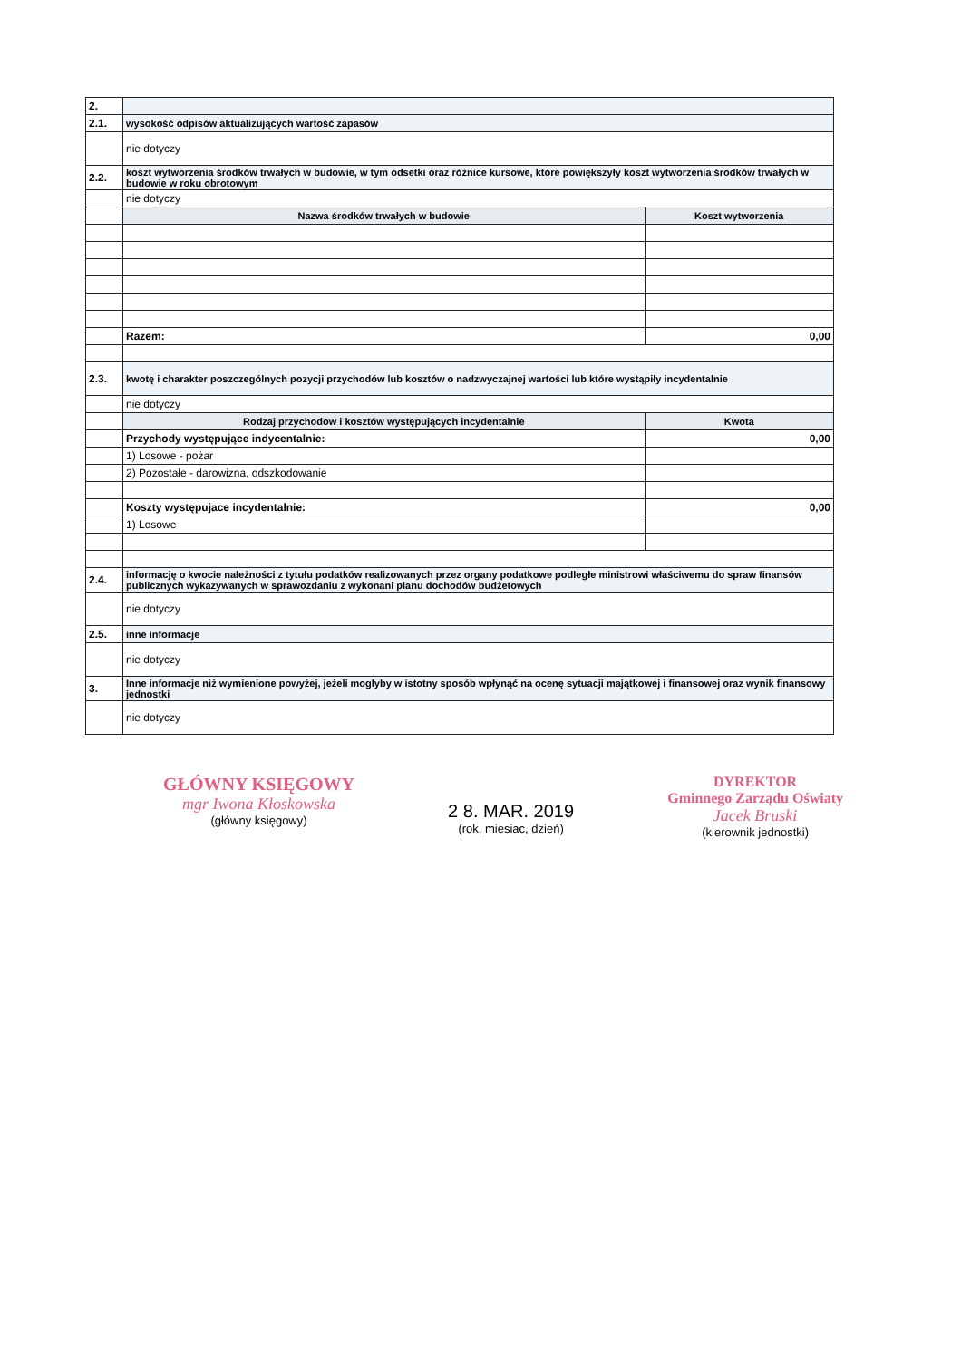| 2. | | |
| 2.1. | wysokość odpisów aktualizujących wartość zapasów | |
| | nie dotyczy | |
| 2.2. | koszt wytworzenia środków trwałych w budowie, w tym odsetki oraz różnice kursowe, które powiększyły koszt wytworzenia środków trwałych w budowie w roku obrotowym | |
| | nie dotyczy | |
| | Nazwa środków trwałych w budowie | Koszt wytworzenia |
| | Razem: | 0,00 |
| 2.3. | kwotę i charakter poszczególnych pozycji przychodów lub kosztów o nadzwyczajnej wartości lub które wystąpiły incydentalnie | |
| | nie dotyczy | |
| | Rodzaj przychodow i kosztów występujących incydentalnie | Kwota |
| | Przychody występujące indycentalnie: | 0,00 |
| | 1) Losowe - pożar | |
| | 2) Pozostałe - darowizna, odszkodowanie | |
| | Koszty występujace incydentalnie: | 0,00 |
| | 1) Losowe | |
| 2.4. | informację o kwocie należności z tytułu podatków realizowanych przez organy podatkowe podległe ministrowi właściwemu do spraw finansów publicznych wykazywanych w sprawozdaniu z wykonani planu dochodów budżetowych | |
| | nie dotyczy | |
| 2.5. | inne informacje | |
| | nie dotyczy | |
| 3. | Inne informacje niż wymienione powyżej, jeżeli moglyby w istotny sposób wpłynąć na ocenę sytuacji majątkowej i finansowej oraz wynik finansowy jednostki | |
| | nie dotyczy | |
GŁÓWNY KSIĘGOWY
mgr Iwona Kłoskowska
(główny księgowy)
2 8. MAR. 2019
(rok, miesiac, dzień)
DYREKTOR
Gminnego Zarządu Oświaty
Jacek Bruski
(kierownik jednostki)